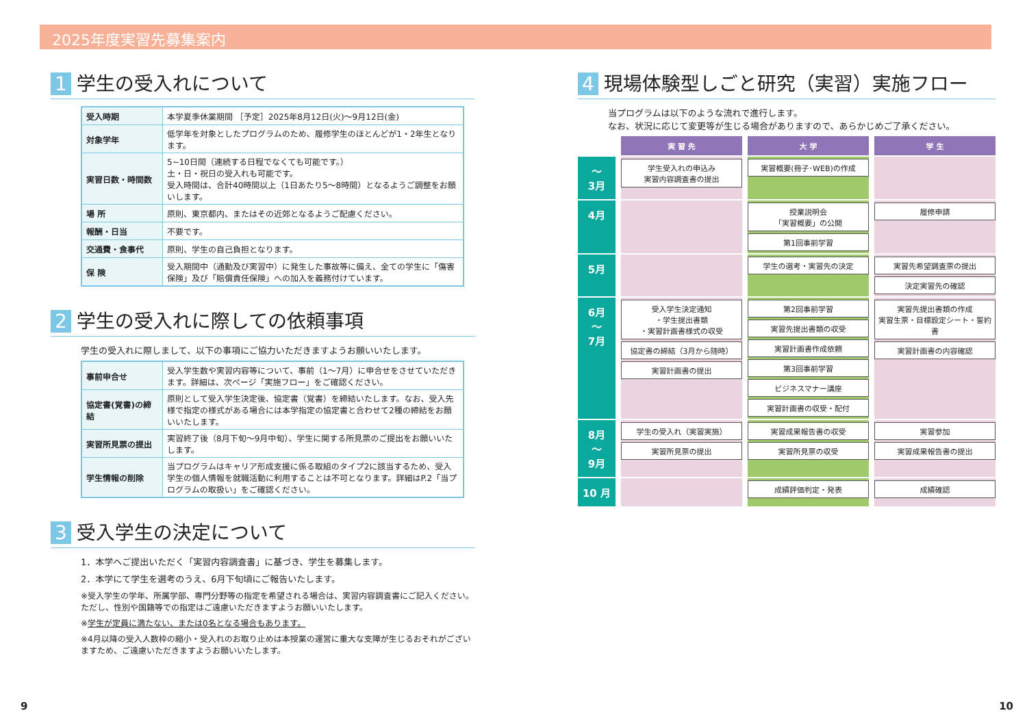2025年度実習先募集案内
1 学生の受入れについて
| 受入時期 | 本学夏季休業期間 ［予定］2025年8月12日(火)～9月12日(金) |
| 対象学年 | 低学年を対象としたプログラムのため、履修学生のほとんどが1・2年生となります。 |
| 実習日数・時間数 | 5~10日間（連続する日程でなくても可能です。） 土・日・祝日の受入れも可能です。 受入時間は、合計40時間以上（1日あたり5～8時間）となるようご調整をお願いします。 |
| 場 所 | 原則、東京都内、またはその近郊となるようご配慮ください。 |
| 報酬・日当 | 不要です。 |
| 交通費・食事代 | 原則、学生の自己負担となります。 |
| 保 険 | 受入期間中（通勤及び実習中）に発生した事故等に備え、全ての学生に「傷害保険」及び「賠償責任保険」への加入を義務付けています。 |
2 学生の受入れに際しての依頼事項
学生の受入れに際しまして、以下の事項にご協力いただきますようお願いいたします。
| 事前申合せ | 受入学生数や実習内容等について、事前（1～7月）に申合せをさせていただきます。詳細は、次ページ「実施フロー」をご確認ください。 |
| 協定書(覚書)の締結 | 原則として受入学生決定後、協定書（覚書）を締結いたします。なお、受入先様で指定の様式がある場合には本学指定の協定書と合わせて2種の締結をお願いいたします。 |
| 実習所見票の提出 | 実習終了後（8月下旬～9月中旬）、学生に関する所見票のご提出をお願いいたします。 |
| 学生情報の削除 | 当プログラムはキャリア形成支援に係る取組のタイプ2に該当するため、受入学生の個人情報を就職活動に利用することは不可となります。詳細はP.2「当プログラムの取扱い」をご確認ください。 |
3 受入学生の決定について
1．本学へご提出いただく「実習内容調査書」に基づき、学生を募集します。
2．本学にて学生を選考のうえ、6月下旬頃にご報告いたします。
※受入学生の学年、所属学部、専門分野等の指定を希望される場合は、実習内容調査書にご記入ください。ただし、性別や国籍等での指定はご遠慮いただきますようお願いいたします。
※学生が定員に満たない、または0名となる場合もあります。
※4月以降の受入人数枠の縮小・受入れのお取り止めは本授業の運営に重大な支障が生じるおそれがございますため、ご遠慮いただきますようお願いいたします。
4 現場体験型しごと研究（実習）実施フロー
当プログラムは以下のような流れで進行します。
なお、状況に応じて変更等が生じる場合がありますので、あらかじめご了承ください。
実 習 先
大 学
学 生
～
3月
学生受入れの申込み
実習内容調査書の提出
実習概要(冊子･WEB)の作成
4月
授業説明会
「実習概要」の公開
第1回事前学習
履修申請
5月
学生の選考・実習先の決定
実習先希望調査票の提出
決定実習先の確認
6月
～
7月
受入学生決定通知
・学生提出書類
・実習計画書様式の収受
協定書の締結（3月から随時）
実習計画書の提出
第2回事前学習
実習先提出書類の収受
実習計画書作成依頼
第3回事前学習
ビジネスマナー講座
実習計画書の収受・配付
実習先提出書類の作成
実習生票・目標設定シート・誓約書
実習計画書の内容確認
8月
～
9月
学生の受入れ（実習実施）
実習所見票の提出
実習成果報告書の収受
実習所見票の収受
実習参加
実習成果報告書の提出
10 月
成績評価判定・発表
成績確認
9 10